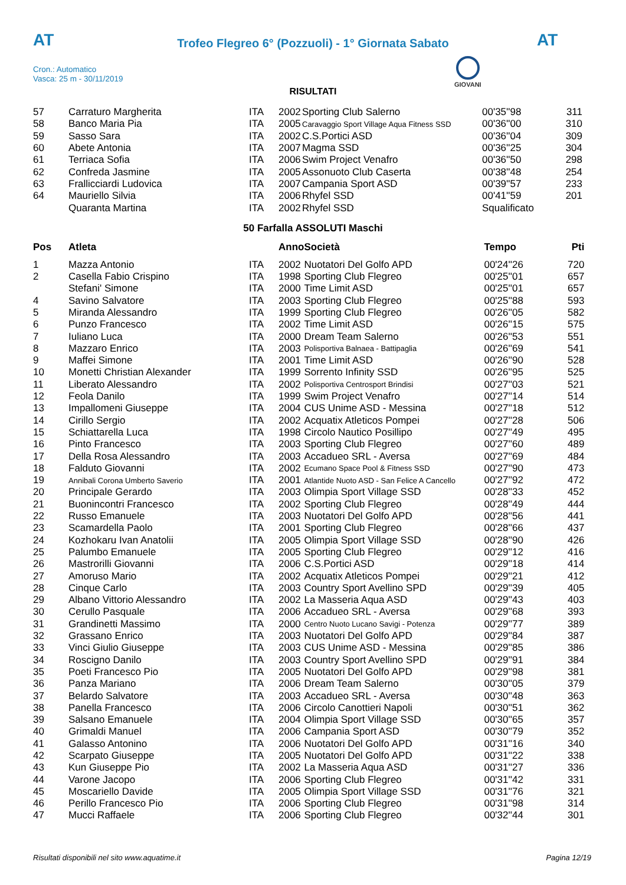AT AT
Trofeo Flegreo 6° (Pozzuoli) - 1° Giornata Sabato
Cron.: Automatico
Vasca: 25 m - 30/11/2019
GIOVANI
RISULTATI
| 57 | Carraturo Margherita | ITA | 2002 | Sporting Club Salerno | 00'35''98 | 311 |
| 58 | Banco Maria Pia | ITA | 2005 | Caravaggio Sport Village Aqua Fitness SSD | 00'36''00 | 310 |
| 59 | Sasso Sara | ITA | 2002 | C.S.Portici ASD | 00'36''04 | 309 |
| 60 | Abete Antonia | ITA | 2007 | Magma SSD | 00'36''25 | 304 |
| 61 | Terriaca Sofia | ITA | 2006 | Swim Project Venafro | 00'36''50 | 298 |
| 62 | Confreda Jasmine | ITA | 2005 | Assonuoto Club Caserta | 00'38''48 | 254 |
| 63 | Frallicciardi Ludovica | ITA | 2007 | Campania Sport ASD | 00'39''57 | 233 |
| 64 | Mauriello Silvia | ITA | 2006 | Rhyfel SSD | 00'41''59 | 201 |
| | Quaranta Martina | ITA | 2002 | Rhyfel SSD | Squalificato | |
50 Farfalla ASSOLUTI Maschi
| Pos | Atleta | | Anno | Società | Tempo | Pti |
| --- | --- | --- | --- | --- | --- | --- |
| 1 | Mazza Antonio | ITA | 2002 | Nuotatori Del Golfo APD | 00'24''26 | 720 |
| 2 | Casella Fabio Crispino | ITA | 1998 | Sporting Club Flegreo | 00'25''01 | 657 |
| | Stefani' Simone | ITA | 2000 | Time Limit ASD | 00'25''01 | 657 |
| 4 | Savino Salvatore | ITA | 2003 | Sporting Club Flegreo | 00'25''88 | 593 |
| 5 | Miranda Alessandro | ITA | 1999 | Sporting Club Flegreo | 00'26''05 | 582 |
| 6 | Punzo Francesco | ITA | 2002 | Time Limit ASD | 00'26''15 | 575 |
| 7 | Iuliano Luca | ITA | 2000 | Dream Team Salerno | 00'26''53 | 551 |
| 8 | Mazzaro Enrico | ITA | 2003 | Polisportiva Balnaea - Battipaglia | 00'26''69 | 541 |
| 9 | Maffei Simone | ITA | 2001 | Time Limit ASD | 00'26''90 | 528 |
| 10 | Monetti Christian Alexander | ITA | 1999 | Sorrento Infinity SSD | 00'26''95 | 525 |
| 11 | Liberato Alessandro | ITA | 2002 | Polisportiva Centrosport Brindisi | 00'27''03 | 521 |
| 12 | Feola Danilo | ITA | 1999 | Swim Project Venafro | 00'27''14 | 514 |
| 13 | Impallomeni Giuseppe | ITA | 2004 | CUS Unime ASD - Messina | 00'27''18 | 512 |
| 14 | Cirillo Sergio | ITA | 2002 | Acquatix Atleticos Pompei | 00'27''28 | 506 |
| 15 | Schiattarella Luca | ITA | 1998 | Circolo Nautico Posillipo | 00'27''49 | 495 |
| 16 | Pinto Francesco | ITA | 2003 | Sporting Club Flegreo | 00'27''60 | 489 |
| 17 | Della Rosa Alessandro | ITA | 2003 | Accadueo SRL - Aversa | 00'27''69 | 484 |
| 18 | Falduto Giovanni | ITA | 2002 | Ecumano Space Pool & Fitness SSD | 00'27''90 | 473 |
| 19 | Annibali Corona Umberto Saverio | ITA | 2001 | Atlantide Nuoto ASD - San Felice A Cancello | 00'27''92 | 472 |
| 20 | Principale Gerardo | ITA | 2003 | Olimpia Sport Village SSD | 00'28''33 | 452 |
| 21 | Buonincontri Francesco | ITA | 2002 | Sporting Club Flegreo | 00'28''49 | 444 |
| 22 | Russo Emanuele | ITA | 2003 | Nuotatori Del Golfo APD | 00'28''56 | 441 |
| 23 | Scamardella Paolo | ITA | 2001 | Sporting Club Flegreo | 00'28''66 | 437 |
| 24 | Kozhokaru Ivan Anatolii | ITA | 2005 | Olimpia Sport Village SSD | 00'28''90 | 426 |
| 25 | Palumbo Emanuele | ITA | 2005 | Sporting Club Flegreo | 00'29''12 | 416 |
| 26 | Mastrorilli Giovanni | ITA | 2006 | C.S.Portici ASD | 00'29''18 | 414 |
| 27 | Amoruso Mario | ITA | 2002 | Acquatix Atleticos Pompei | 00'29''21 | 412 |
| 28 | Cinque Carlo | ITA | 2003 | Country Sport Avellino SPD | 00'29''39 | 405 |
| 29 | Albano Vittorio Alessandro | ITA | 2002 | La Masseria Aqua ASD | 00'29''43 | 403 |
| 30 | Cerullo Pasquale | ITA | 2006 | Accadueo SRL - Aversa | 00'29''68 | 393 |
| 31 | Grandinetti Massimo | ITA | 2000 | Centro Nuoto Lucano Savigi - Potenza | 00'29''77 | 389 |
| 32 | Grassano Enrico | ITA | 2003 | Nuotatori Del Golfo APD | 00'29''84 | 387 |
| 33 | Vinci Giulio Giuseppe | ITA | 2003 | CUS Unime ASD - Messina | 00'29''85 | 386 |
| 34 | Roscigno Danilo | ITA | 2003 | Country Sport Avellino SPD | 00'29''91 | 384 |
| 35 | Poeti Francesco Pio | ITA | 2005 | Nuotatori Del Golfo APD | 00'29''98 | 381 |
| 36 | Panza Mariano | ITA | 2006 | Dream Team Salerno | 00'30''05 | 379 |
| 37 | Belardo Salvatore | ITA | 2003 | Accadueo SRL - Aversa | 00'30''48 | 363 |
| 38 | Panella Francesco | ITA | 2006 | Circolo Canottieri Napoli | 00'30''51 | 362 |
| 39 | Salsano Emanuele | ITA | 2004 | Olimpia Sport Village SSD | 00'30''65 | 357 |
| 40 | Grimaldi Manuel | ITA | 2006 | Campania Sport ASD | 00'30''79 | 352 |
| 41 | Galasso Antonino | ITA | 2006 | Nuotatori Del Golfo APD | 00'31''16 | 340 |
| 42 | Scarpato Giuseppe | ITA | 2005 | Nuotatori Del Golfo APD | 00'31''22 | 338 |
| 43 | Kun Giuseppe Pio | ITA | 2002 | La Masseria Aqua ASD | 00'31''27 | 336 |
| 44 | Varone Jacopo | ITA | 2006 | Sporting Club Flegreo | 00'31''42 | 331 |
| 45 | Moscariello Davide | ITA | 2005 | Olimpia Sport Village SSD | 00'31''76 | 321 |
| 46 | Perillo Francesco Pio | ITA | 2006 | Sporting Club Flegreo | 00'31''98 | 314 |
| 47 | Mucci Raffaele | ITA | 2006 | Sporting Club Flegreo | 00'32''44 | 301 |
Risultati disponibili nel sito www.aquatime.it Pagina 12/19